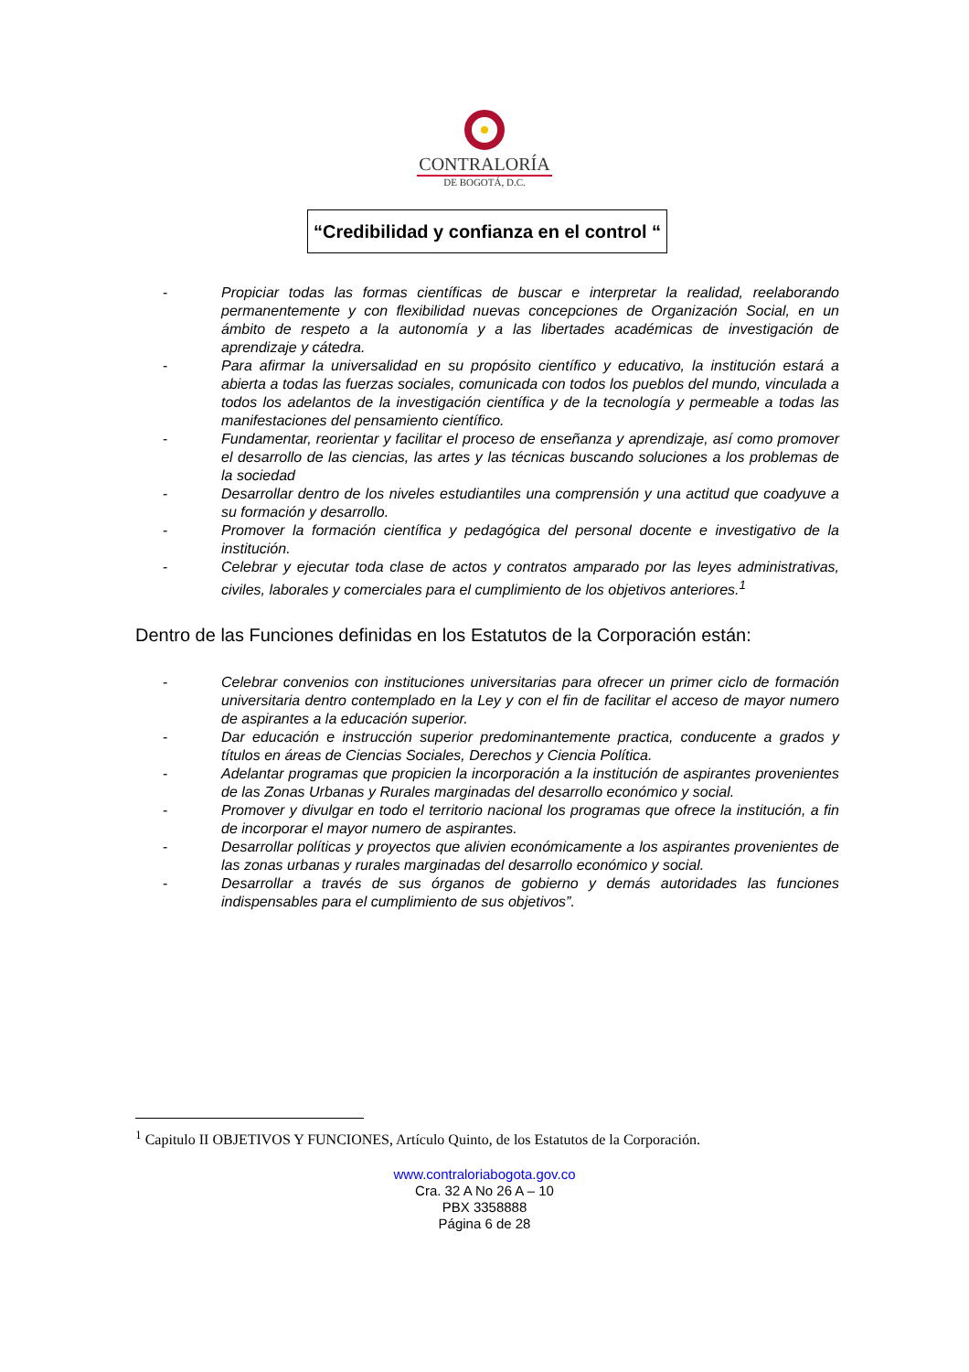CONTRALORÍA
DE BOGOTÁ, D.C.
“Credibilidad y confianza en el control “
- Propiciar todas las formas científicas de buscar e interpretar la realidad, reelaborando permanentemente y con flexibilidad nuevas concepciones de Organización Social, en un ámbito de respeto a la autonomía y a las libertades académicas de investigación de aprendizaje y cátedra.
- Para afirmar la universalidad en su propósito científico y educativo, la institución estará a abierta a todas las fuerzas sociales, comunicada con todos los pueblos del mundo, vinculada a todos los adelantos de la investigación científica y de la tecnología y permeable a todas las manifestaciones del pensamiento científico.
- Fundamentar, reorientar y facilitar el proceso de enseñanza y aprendizaje, así como promover el desarrollo de las ciencias, las artes y las técnicas buscando soluciones a los problemas de la sociedad
- Desarrollar dentro de los niveles estudiantiles una comprensión y una actitud que coadyuve a su formación y desarrollo.
- Promover la formación científica y pedagógica del personal docente e investigativo de la institución.
- Celebrar y ejecutar toda clase de actos y contratos amparado por las leyes administrativas, civiles, laborales y comerciales para el cumplimiento de los objetivos anteriores.<sup>1</sup>
Dentro de las Funciones definidas en los Estatutos de la Corporación están:
- Celebrar convenios con instituciones universitarias para ofrecer un primer ciclo de formación universitaria dentro contemplado en la Ley y con el fin de facilitar el acceso de mayor numero de aspirantes a la educación superior.
- Dar educación e instrucción superior predominantemente practica, conducente a grados y títulos en áreas de Ciencias Sociales, Derechos y Ciencia Política.
- Adelantar programas que propicien la incorporación a la institución de aspirantes provenientes de las Zonas Urbanas y Rurales marginadas del desarrollo económico y social.
- Promover y divulgar en todo el territorio nacional los programas que ofrece la institución, a fin de incorporar el mayor numero de aspirantes.
- Desarrollar políticas y proyectos que alivien económicamente a los aspirantes provenientes de las zonas urbanas y rurales marginadas del desarrollo económico y social.
- Desarrollar a través de sus órganos de gobierno y demás autoridades las funciones indispensables para el cumplimiento de sus objetivos”.
<sup>1</sup> Capitulo II OBJETIVOS Y FUNCIONES, Artículo Quinto, de los Estatutos de la Corporación.
www.contraloriabogota.gov.co
Cra. 32 A No 26 A – 10
PBX 3358888
Página 6 de 28